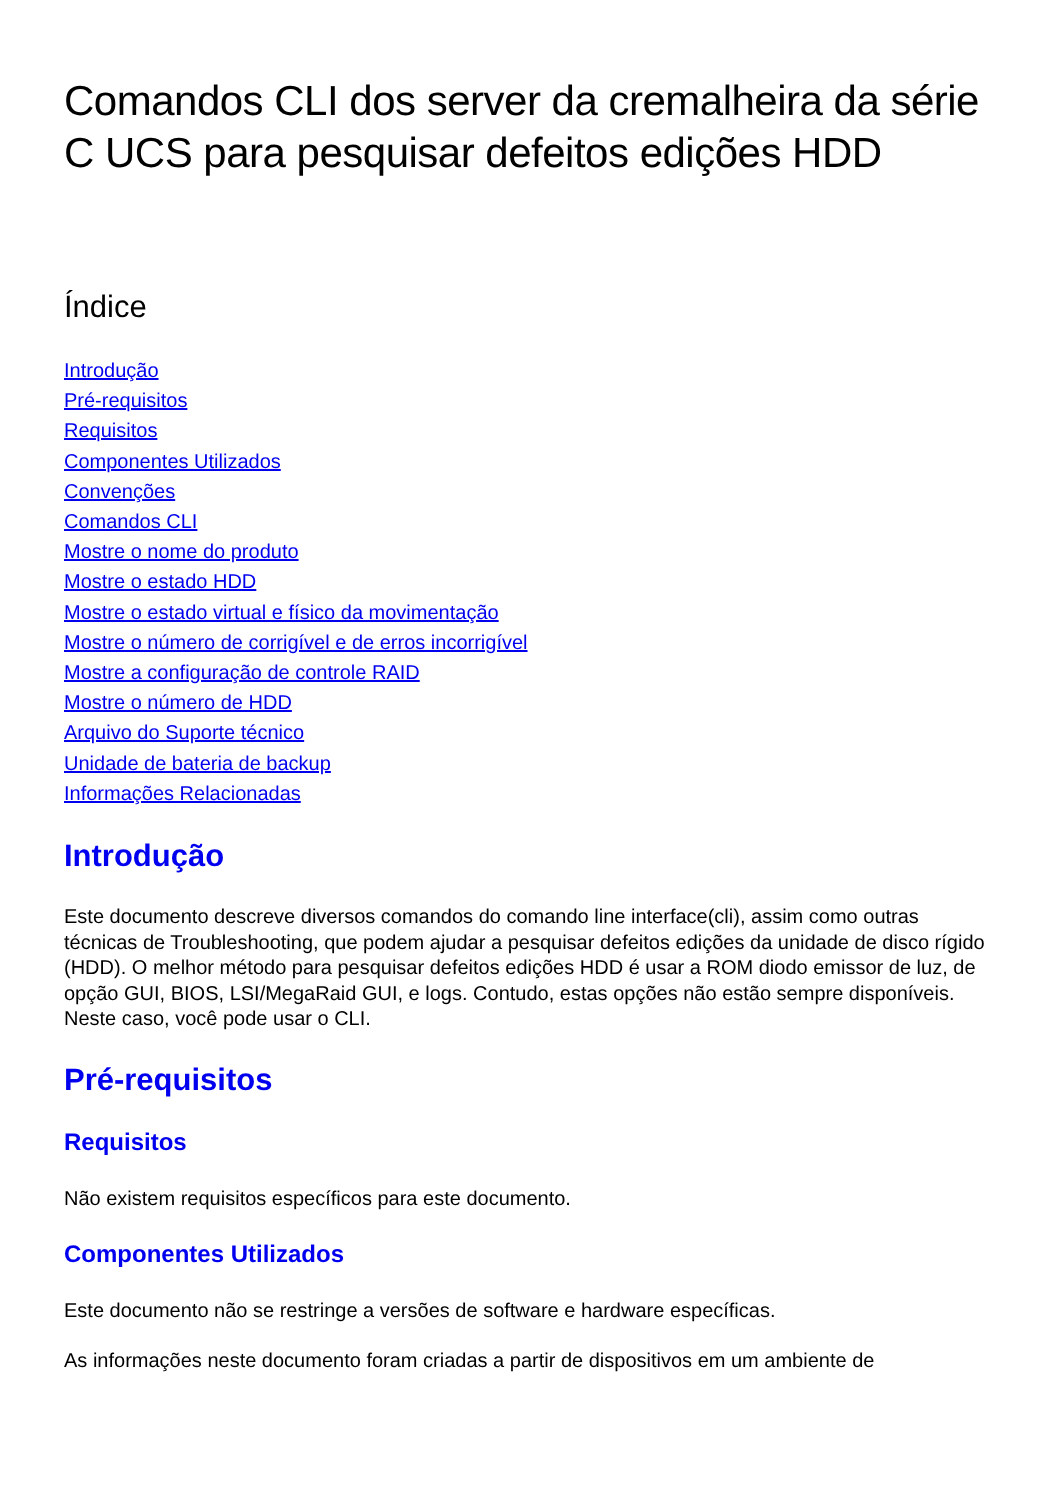Comandos CLI dos server da cremalheira da série C UCS para pesquisar defeitos edições HDD
Índice
Introdução
Pré-requisitos
Requisitos
Componentes Utilizados
Convenções
Comandos CLI
Mostre o nome do produto
Mostre o estado HDD
Mostre o estado virtual e físico da movimentação
Mostre o número de corrigível e de erros incorrigível
Mostre a configuração de controle RAID
Mostre o número de HDD
Arquivo do Suporte técnico
Unidade de bateria de backup
Informações Relacionadas
Introdução
Este documento descreve diversos comandos do comando line interface(cli), assim como outras técnicas de Troubleshooting, que podem ajudar a pesquisar defeitos edições da unidade de disco rígido (HDD). O melhor método para pesquisar defeitos edições HDD é usar a ROM diodo emissor de luz, de opção GUI, BIOS, LSI/MegaRaid GUI, e logs. Contudo, estas opções não estão sempre disponíveis. Neste caso, você pode usar o CLI.
Pré-requisitos
Requisitos
Não existem requisitos específicos para este documento.
Componentes Utilizados
Este documento não se restringe a versões de software e hardware específicas.
As informações neste documento foram criadas a partir de dispositivos em um ambiente de